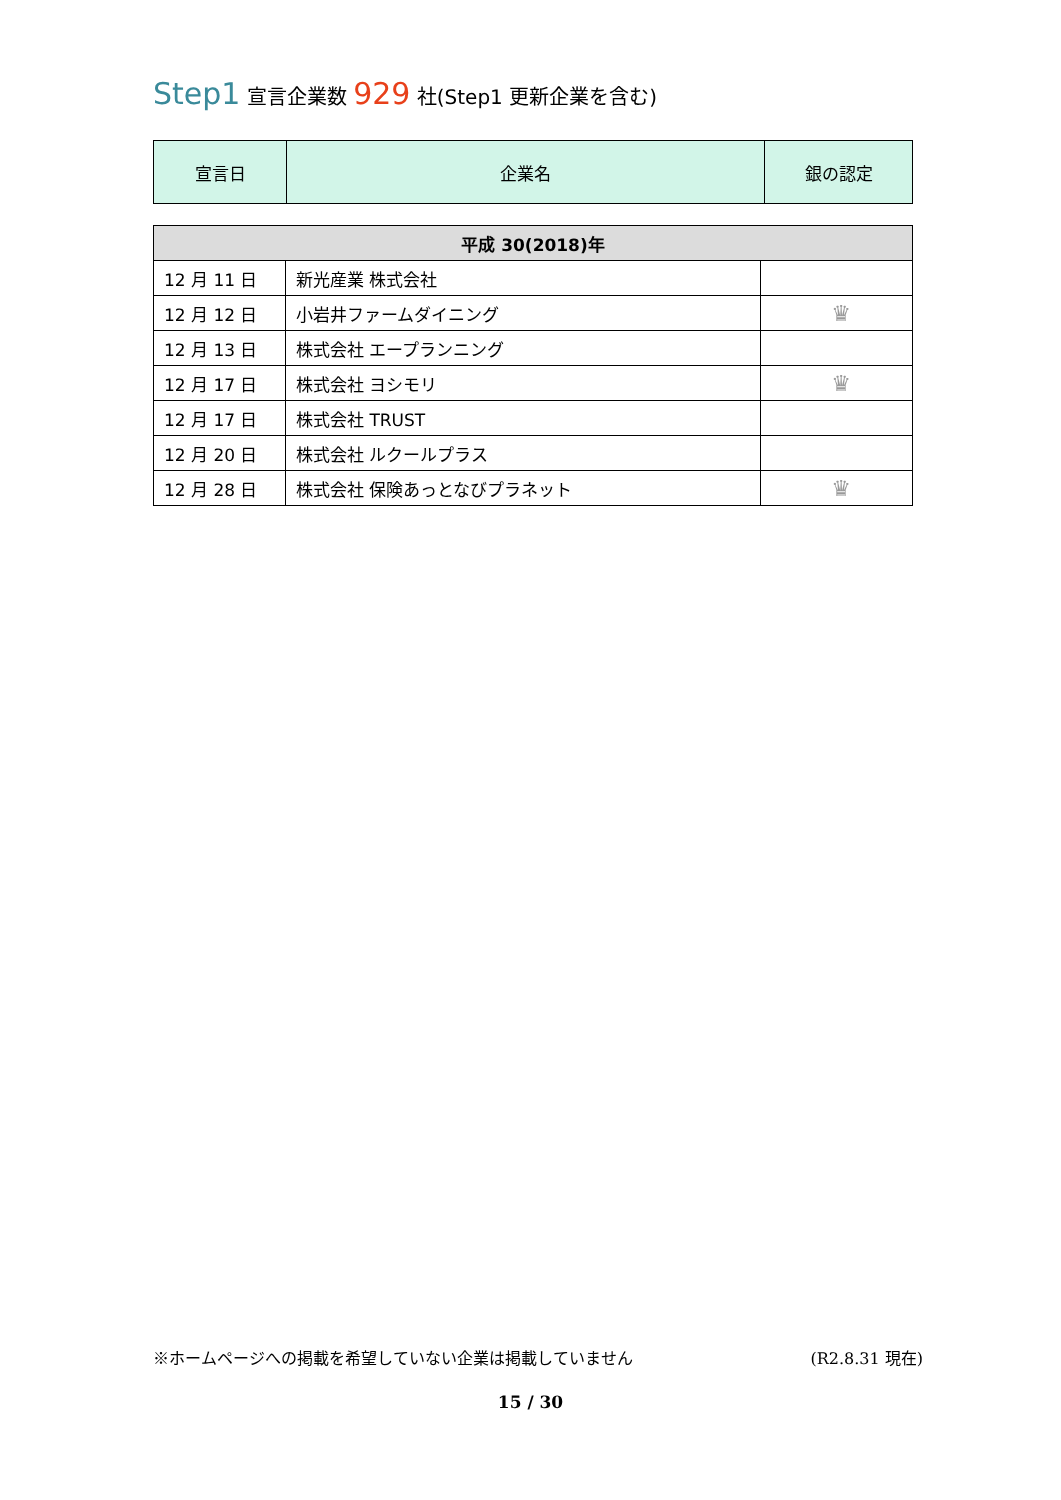Step1 宣言企業数 929 社(Step1 更新企業を含む)
| 宣言日 | 企業名 | 銀の認定 |
| --- | --- | --- |
| 平成 30(2018)年 | | |
| --- | --- | --- |
| 12 月 11 日 | 新光産業 株式会社 | |
| 12 月 12 日 | 小岩井ファームダイニング | ♛ |
| 12 月 13 日 | 株式会社 エープランニング | |
| 12 月 17 日 | 株式会社 ヨシモリ | ♛ |
| 12 月 17 日 | 株式会社 TRUST | |
| 12 月 20 日 | 株式会社 ルクールプラス | |
| 12 月 28 日 | 株式会社 保険あっとなびプラネット | ♛ |
※ホームページへの掲載を希望していない企業は掲載していません (R2.8.31 現在)
15 / 30